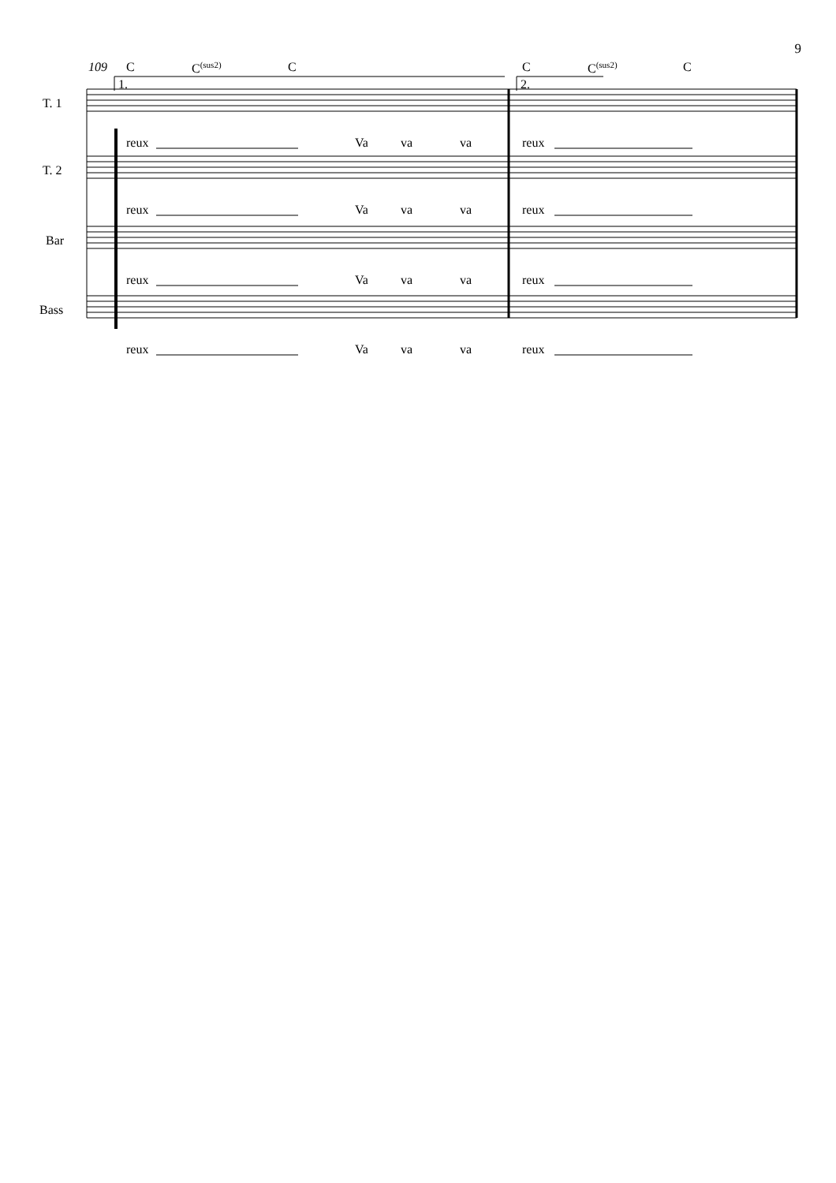9
109 C C<sup>(sus2)</sup> C C C<sup>(sus2)</sup> C
1. 2.
T. 1
T. 2
Bar
Bass
reux Va va va reux
reux Va va va reux
reux Va va va reux
reux Va va va reux